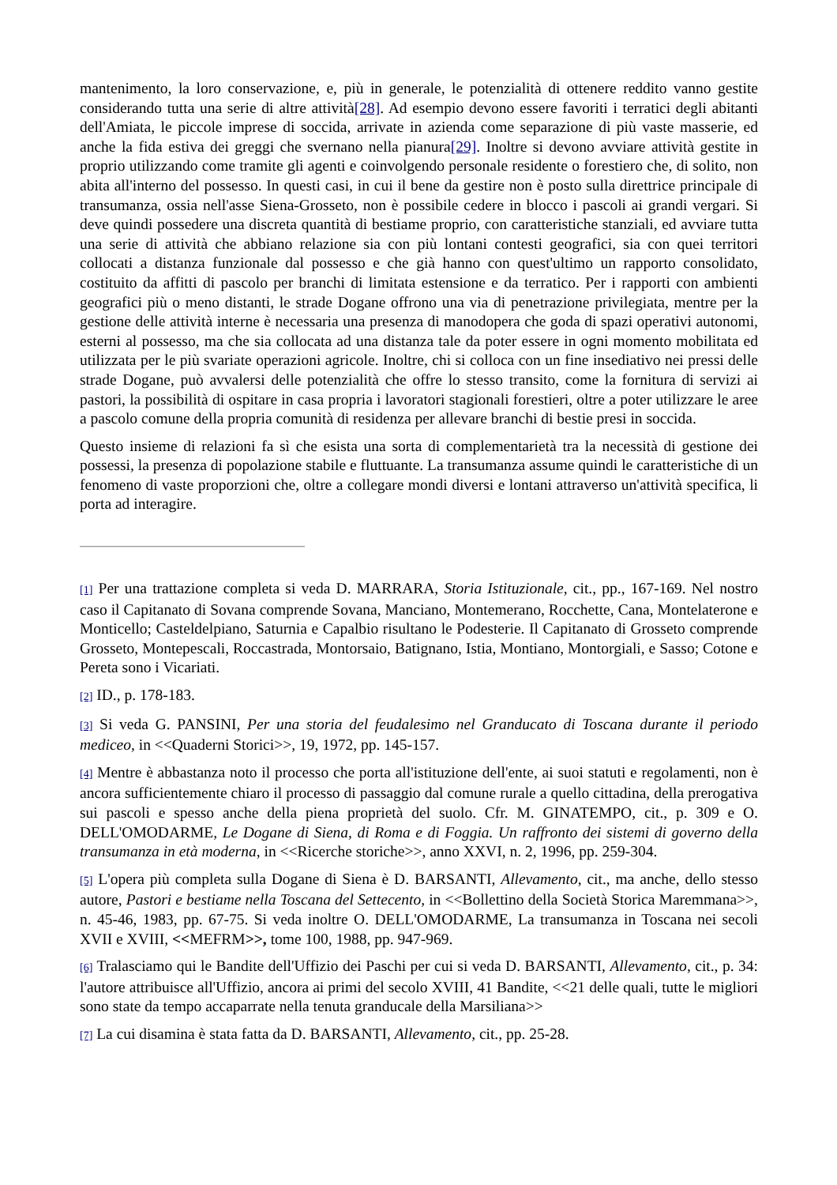mantenimento, la loro conservazione, e, più in generale, le potenzialità di ottenere reddito vanno gestite considerando tutta una serie di altre attività[28]. Ad esempio devono essere favoriti i terratici degli abitanti dell'Amiata, le piccole imprese di soccida, arrivate in azienda come separazione di più vaste masserie, ed anche la fida estiva dei greggi che svernano nella pianura[29]. Inoltre si devono avviare attività gestite in proprio utilizzando come tramite gli agenti e coinvolgendo personale residente o forestiero che, di solito, non abita all'interno del possesso. In questi casi, in cui il bene da gestire non è posto sulla direttrice principale di transumanza, ossia nell'asse Siena-Grosseto, non è possibile cedere in blocco i pascoli ai grandi vergari. Si deve quindi possedere una discreta quantità di bestiame proprio, con caratteristiche stanziali, ed avviare tutta una serie di attività che abbiano relazione sia con più lontani contesti geografici, sia con quei territori collocati a distanza funzionale dal possesso e che già hanno con quest'ultimo un rapporto consolidato, costituito da affitti di pascolo per branchi di limitata estensione e da terratico. Per i rapporti con ambienti geografici più o meno distanti, le strade Dogane offrono una via di penetrazione privilegiata, mentre per la gestione delle attività interne è necessaria una presenza di manodopera che goda di spazi operativi autonomi, esterni al possesso, ma che sia collocata ad una distanza tale da poter essere in ogni momento mobilitata ed utilizzata per le più svariate operazioni agricole. Inoltre, chi si colloca con un fine insediativo nei pressi delle strade Dogane, può avvalersi delle potenzialità che offre lo stesso transito, come la fornitura di servizi ai pastori, la possibilità di ospitare in casa propria i lavoratori stagionali forestieri, oltre a poter utilizzare le aree a pascolo comune della propria comunità di residenza per allevare branchi di bestie presi in soccida.
Questo insieme di relazioni fa sì che esista una sorta di complementarietà tra la necessità di gestione dei possessi, la presenza di popolazione stabile e fluttuante. La transumanza assume quindi le caratteristiche di un fenomeno di vaste proporzioni che, oltre a collegare mondi diversi e lontani attraverso un'attività specifica, li porta ad interagire.
[1] Per una trattazione completa si veda D. MARRARA, Storia Istituzionale, cit., pp., 167-169. Nel nostro caso il Capitanato di Sovana comprende Sovana, Manciano, Montemerano, Rocchette, Cana, Montelaterone e Monticello; Casteldelpiano, Saturnia e Capalbio risultano le Podesterie. Il Capitanato di Grosseto comprende Grosseto, Montepescali, Roccastrada, Montorsaio, Batignano, Istia, Montiano, Montorgiali, e Sasso; Cotone e Pereta sono i Vicariati.
[2] ID., p. 178-183.
[3] Si veda G. PANSINI, Per una storia del feudalesimo nel Granducato di Toscana durante il periodo mediceo, in <<Quaderni Storici>>, 19, 1972, pp. 145-157.
[4] Mentre è abbastanza noto il processo che porta all'istituzione dell'ente, ai suoi statuti e regolamenti, non è ancora sufficientemente chiaro il processo di passaggio dal comune rurale a quello cittadina, della prerogativa sui pascoli e spesso anche della piena proprietà del suolo. Cfr. M. GINATEMPO, cit., p. 309 e O. DELL'OMODARME, Le Dogane di Siena, di Roma e di Foggia. Un raffronto dei sistemi di governo della transumanza in età moderna, in <<Ricerche storiche>>, anno XXVI, n. 2, 1996, pp. 259-304.
[5] L'opera più completa sulla Dogane di Siena è D. BARSANTI, Allevamento, cit., ma anche, dello stesso autore, Pastori e bestiame nella Toscana del Settecento, in <<Bollettino della Società Storica Maremmana>>, n. 45-46, 1983, pp. 67-75. Si veda inoltre O. DELL'OMODARME, La transumanza in Toscana nei secoli XVII e XVIII, <<MEFRM>>, tome 100, 1988, pp. 947-969.
[6] Tralasciamo qui le Bandite dell'Uffizio dei Paschi per cui si veda D. BARSANTI, Allevamento, cit., p. 34: l'autore attribuisce all'Uffizio, ancora ai primi del secolo XVIII, 41 Bandite, <<21 delle quali, tutte le migliori sono state da tempo accaparrate nella tenuta granducale della Marsiliana>>
[7] La cui disamina è stata fatta da D. BARSANTI, Allevamento, cit., pp. 25-28.